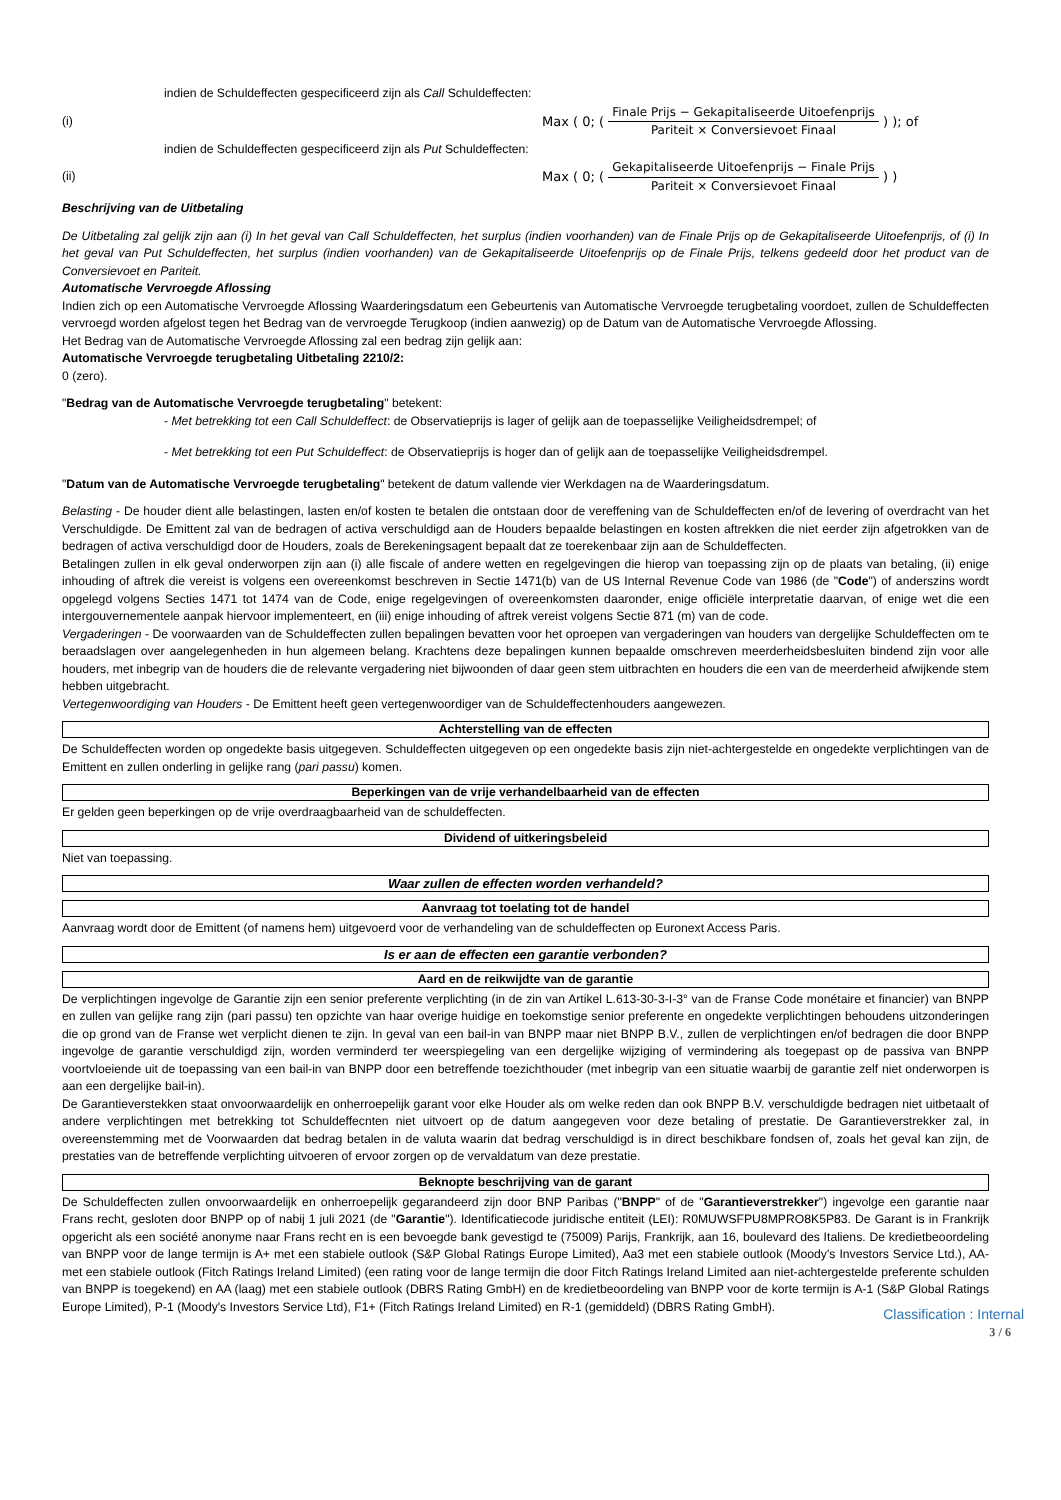indien de Schuldeffecten gespecificeerd zijn als Call Schuldeffecten:
(i) Max ( 0; ( Finale Prijs − Gekapitaliseerde Uitoefenprijs Pariteit × Conversievoet Finaal ) ); of
indien de Schuldeffecten gespecificeerd zijn als Put Schuldeffecten:
(ii) Max ( 0; ( Gekapitaliseerde Uitoefenprijs − Finale Prijs Pariteit × Conversievoet Finaal ) )
Beschrijving van de Uitbetaling
De Uitbetaling zal gelijk zijn aan (i) In het geval van Call Schuldeffecten, het surplus (indien voorhanden) van de Finale Prijs op de Gekapitaliseerde Uitoefenprijs, of (i) In het geval van Put Schuldeffecten, het surplus (indien voorhanden) van de Gekapitaliseerde Uitoefenprijs op de Finale Prijs, telkens gedeeld door het product van de Conversievoet en Pariteit.
Automatische Vervroegde Aflossing
Indien zich op een Automatische Vervroegde Aflossing Waarderingsdatum een Gebeurtenis van Automatische Vervroegde terugbetaling voordoet, zullen de Schuldeffecten vervroegd worden afgelost tegen het Bedrag van de vervroegde Terugkoop (indien aanwezig) op de Datum van de Automatische Vervroegde Aflossing.
Het Bedrag van de Automatische Vervroegde Aflossing zal een bedrag zijn gelijk aan:
Automatische Vervroegde terugbetaling Uitbetaling 2210/2:
0 (zero).
"Bedrag van de Automatische Vervroegde terugbetaling" betekent:
- Met betrekking tot een Call Schuldeffect: de Observatieprijs is lager of gelijk aan de toepasselijke Veiligheidsdrempel; of
- Met betrekking tot een Put Schuldeffect: de Observatieprijs is hoger dan of gelijk aan de toepasselijke Veiligheidsdrempel.
"Datum van de Automatische Vervroegde terugbetaling" betekent de datum vallende vier Werkdagen na de Waarderingsdatum.
Belasting - De houder dient alle belastingen, lasten en/of kosten te betalen die ontstaan door de vereffening van de Schuldeffecten en/of de levering of overdracht van het Verschuldigde. De Emittent zal van de bedragen of activa verschuldigd aan de Houders bepaalde belastingen en kosten aftrekken die niet eerder zijn afgetrokken van de bedragen of activa verschuldigd door de Houders, zoals de Berekeningsagent bepaalt dat ze toerekenbaar zijn aan de Schuldeffecten.
Betalingen zullen in elk geval onderworpen zijn aan (i) alle fiscale of andere wetten en regelgevingen die hierop van toepassing zijn op de plaats van betaling, (ii) enige inhouding of aftrek die vereist is volgens een overeenkomst beschreven in Sectie 1471(b) van de US Internal Revenue Code van 1986 (de "Code") of anderszins wordt opgelegd volgens Secties 1471 tot 1474 van de Code, enige regelgevingen of overeenkomsten daaronder, enige officiële interpretatie daarvan, of enige wet die een intergouvernementele aanpak hiervoor implementeert, en (iii) enige inhouding of aftrek vereist volgens Sectie 871 (m) van de code.
Vergaderingen - De voorwaarden van de Schuldeffecten zullen bepalingen bevatten voor het oproepen van vergaderingen van houders van dergelijke Schuldeffecten om te beraadslagen over aangelegenheden in hun algemeen belang. Krachtens deze bepalingen kunnen bepaalde omschreven meerderheidsbesluiten bindend zijn voor alle houders, met inbegrip van de houders die de relevante vergadering niet bijwoonden of daar geen stem uitbrachten en houders die een van de meerderheid afwijkende stem hebben uitgebracht.
Vertegenwoordiging van Houders - De Emittent heeft geen vertegenwoordiger van de Schuldeffectenhouders aangewezen.
Achterstelling van de effecten
De Schuldeffecten worden op ongedekte basis uitgegeven. Schuldeffecten uitgegeven op een ongedekte basis zijn niet-achtergestelde en ongedekte verplichtingen van de Emittent en zullen onderling in gelijke rang (pari passu) komen.
Beperkingen van de vrije verhandelbaarheid van de effecten
Er gelden geen beperkingen op de vrije overdraagbaarheid van de schuldeffecten.
Dividend of uitkeringsbeleid
Niet van toepassing.
Waar zullen de effecten worden verhandeld?
Aanvraag tot toelating tot de handel
Aanvraag wordt door de Emittent (of namens hem) uitgevoerd voor de verhandeling van de schuldeffecten op Euronext Access Paris.
Is er aan de effecten een garantie verbonden?
Aard en de reikwijdte van de garantie
De verplichtingen ingevolge de Garantie zijn een senior preferente verplichting (in de zin van Artikel L.613-30-3-I-3° van de Franse Code monétaire et financier) van BNPP en zullen van gelijke rang zijn (pari passu) ten opzichte van haar overige huidige en toekomstige senior preferente en ongedekte verplichtingen behoudens uitzonderingen die op grond van de Franse wet verplicht dienen te zijn. In geval van een bail-in van BNPP maar niet BNPP B.V., zullen de verplichtingen en/of bedragen die door BNPP ingevolge de garantie verschuldigd zijn, worden verminderd ter weerspiegeling van een dergelijke wijziging of vermindering als toegepast op de passiva van BNPP voortvloeiende uit de toepassing van een bail-in van BNPP door een betreffende toezichthouder (met inbegrip van een situatie waarbij de garantie zelf niet onderworpen is aan een dergelijke bail-in).
De Garantieverstekken staat onvoorwaardelijk en onherroepelijk garant voor elke Houder als om welke reden dan ook BNPP B.V. verschuldigde bedragen niet uitbetaalt of andere verplichtingen met betrekking tot Schuldeffecnten niet uitvoert op de datum aangegeven voor deze betaling of prestatie. De Garantieverstrekker zal, in overeenstemming met de Voorwaarden dat bedrag betalen in de valuta waarin dat bedrag verschuldigd is in direct beschikbare fondsen of, zoals het geval kan zijn, de prestaties van de betreffende verplichting uitvoeren of ervoor zorgen op de vervaldatum van deze prestatie.
Beknopte beschrijving van de garant
De Schuldeffecten zullen onvoorwaardelijk en onherroepelijk gegarandeerd zijn door BNP Paribas ("BNPP" of de "Garantieverstrekker") ingevolge een garantie naar Frans recht, gesloten door BNPP op of nabij 1 juli 2021 (de "Garantie"). Identificatiecode juridische entiteit (LEI): R0MUWSFPU8MPRO8K5P83. De Garant is in Frankrijk opgericht als een société anonyme naar Frans recht en is een bevoegde bank gevestigd te (75009) Parijs, Frankrijk, aan 16, boulevard des Italiens. De kredietbeoordeling van BNPP voor de lange termijn is A+ met een stabiele outlook (S&P Global Ratings Europe Limited), Aa3 met een stabiele outlook (Moody's Investors Service Ltd.), AA- met een stabiele outlook (Fitch Ratings Ireland Limited) (een rating voor de lange termijn die door Fitch Ratings Ireland Limited aan niet-achtergestelde preferente schulden van BNPP is toegekend) en AA (laag) met een stabiele outlook (DBRS Rating GmbH) en de kredietbeoordeling van BNPP voor de korte termijn is A-1 (S&P Global Ratings Europe Limited), P-1 (Moody's Investors Service Ltd), F1+ (Fitch Ratings Ireland Limited) en R-1 (gemiddeld) (DBRS Rating GmbH).
Classification : Internal
3 / 6